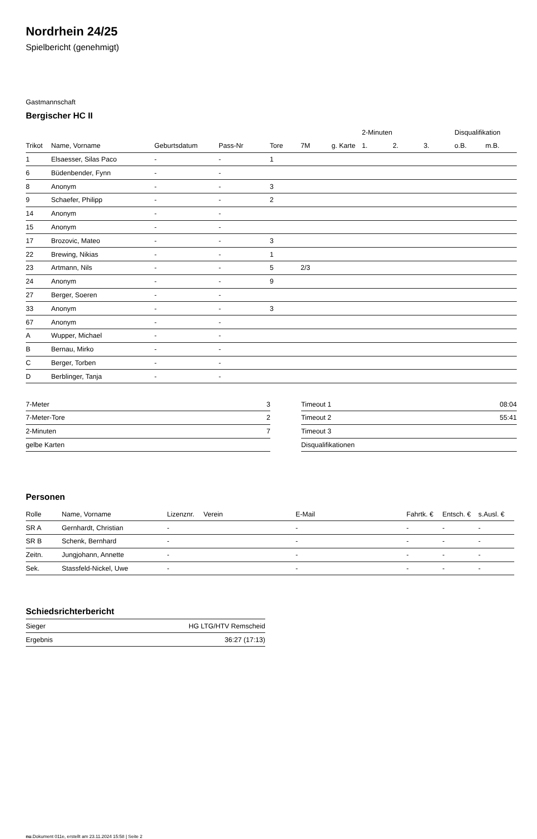Nordrhein 24/25
Spielbericht (genehmigt)
Gastmannschaft
Bergischer HC II
| | | | | | | | 2-Minuten | | | Disqualifikation | |
| --- | --- | --- | --- | --- | --- | --- | --- | --- | --- | --- | --- |
| Trikot | Name, Vorname | Geburtsdatum | Pass-Nr | Tore | 7M | g. Karte | 1. | 2. | 3. | o.B. | m.B. |
| 1 | Elsaesser, Silas Paco | - | - | 1 | | | | | | | |
| 6 | Büdenbender, Fynn | - | - | | | | | | | | |
| 8 | Anonym | - | - | 3 | | | | | | | |
| 9 | Schaefer, Philipp | - | - | 2 | | | | | | | |
| 14 | Anonym | - | - | | | | | | | | |
| 15 | Anonym | - | - | | | | | | | | |
| 17 | Brozovic, Mateo | - | - | 3 | | | | | | | |
| 22 | Brewing, Nikias | - | - | 1 | | | | | | | |
| 23 | Artmann, Nils | - | - | 5 | 2/3 | | | | | | |
| 24 | Anonym | - | - | 9 | | | | | | | |
| 27 | Berger, Soeren | - | - | | | | | | | | |
| 33 | Anonym | - | - | 3 | | | | | | | |
| 67 | Anonym | - | - | | | | | | | | |
| A | Wupper, Michael | - | - | | | | | | | | |
| B | Bernau, Mirko | - | - | | | | | | | | |
| C | Berger, Torben | - | - | | | | | | | | |
| D | Berblinger, Tanja | - | - | | | | | | | | |
| 7-Meter | 3 |
| 7-Meter-Tore | 2 |
| 2-Minuten | 7 |
| gelbe Karten | |
| Timeout 1 | 08:04 |
| Timeout 2 | 55:41 |
| Timeout 3 | |
| Disqualifikationen | |
Personen
| Rolle | Name, Vorname | Lizenznr. | Verein | E-Mail | Fahrtk. € | Entsch. € | s.Ausl. € |
| --- | --- | --- | --- | --- | --- | --- | --- |
| SR A | Gernhardt, Christian | - | | - | - | - | - |
| SR B | Schenk, Bernhard | - | | - | - | - | - |
| Zeitn. | Jungjohann, Annette | - | | - | - | - | - |
| Sek. | Stassfeld-Nickel, Uwe | - | | - | - | - | - |
Schiedsrichterbericht
| Sieger | HG LTG/HTV Remscheid |
| Ergebnis | 36:27 (17:13) |
nu.Dokument 011e, erstellt am 23.11.2024 15:58 | Seite 2